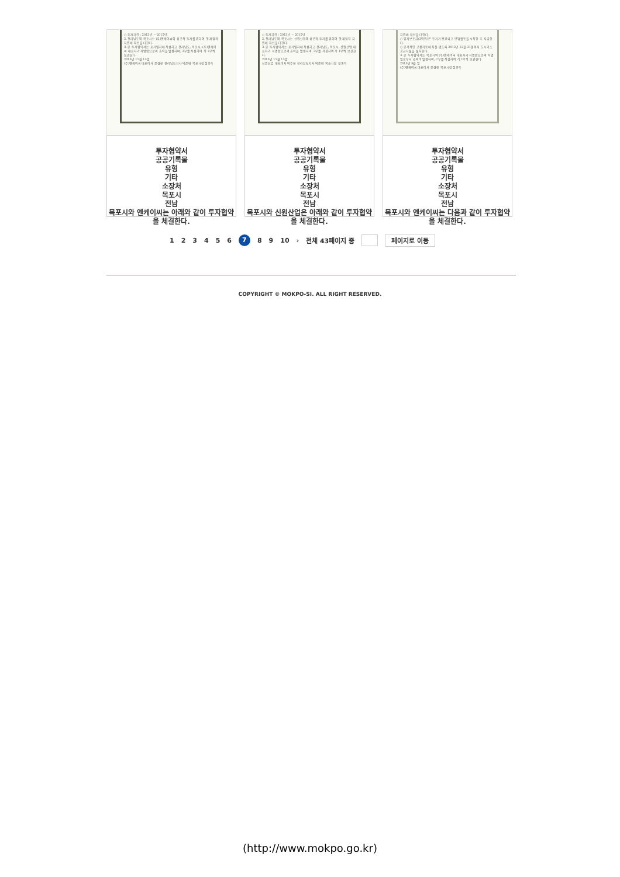○ 투자기간 : 2013년 ~ 2015년
2. 전라남도와 목포시는 (주)엔케이씨의 성공적 투자를 위하여 행·재정적 지원에 최선을 다한다.
3. 본 투자협약서는 표기일자에 작성하고 전라남도, 목포시, (주)엔케이씨 대표자가 서명함으로써 효력을 발생하며, 3부를 작성하여 각 1부씩 보관한다.
2013년 11월 13일
(주)엔케이씨 대표이사 윤경한 전라남도지사 박준영 목포시장 정종득
투자협약서
공공기록물
유형
기타
소장처
목포시
전남
목포시와 엔케이씨는 아래와 같이 투자협약을 체결한다.
○ 투자기간 : 2013년 ~ 2015년
2. 전라남도와 목포시는 신원산업의 성공적 투자를 위하여 행·재정적 지원에 최선을 다한다.
3. 본 투자협약서는 표기일자에 작성하고 전라남도, 목포시, 신원산업 대표자가 서명함으로써 효력을 발생하며, 3부를 작성하여 각 1부씩 보관한다.
2013년 11월 13일
신원산업 대표이사 박주현 전라남도지사 박준영 목포시장 정종득
투자협약서
공공기록물
유형
기타
소장처
목포시
전남
목포시와 신원산업은 아래와 같이 투자협약을 체결한다.
지원에 최선을 다한다.
○ 입지보조금(3억원)은 등기가 완료되고 영업활동을 시작한 후 지급한다.
○ 본격적인 공장가동에 차질 없도록 2013년 12월 31일까지 도시가스공급시설을 설치한다.
3. 본 투자협약서는 목포시와 (주)엔케이씨 대표자가 서명함으로써 서명일로부터 효력이 발생하며, 2부를 작성하여 각 1부씩 보관한다.
2013년 9월 일
(주)엔케이씨 대표이사 윤경한 목포시장 정종득
투자협약서
공공기록물
유형
기타
소장처
목포시
전남
목포시와 엔케이씨는 다음과 같이 투자협약을 체결한다.
1 2 3 4 5 6 7 8 9 10 › 전체 43페이지 중 페이지로 이동
COPYRIGHT © MOKPO-SI. ALL RIGHT RESERVED.
(http://www.mokpo.go.kr)